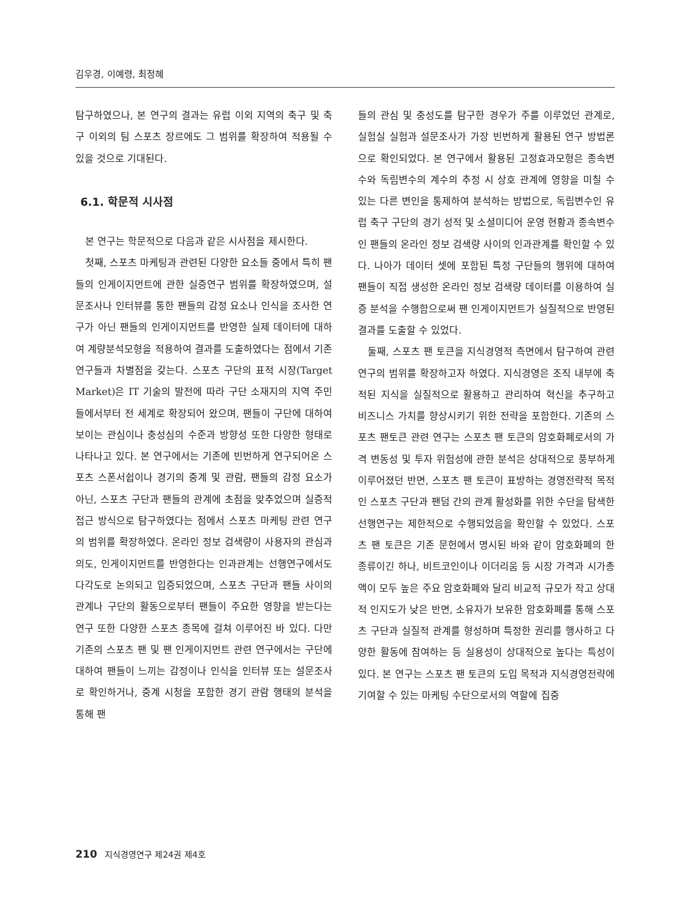김우경, 이예령, 최정혜
탐구하였으나, 본 연구의 결과는 유럽 이외 지역의 축구 및 축구 이외의 팀 스포츠 장르에도 그 범위를 확장하여 적용될 수 있을 것으로 기대된다.
6.1. 학문적 시사점
본 연구는 학문적으로 다음과 같은 시사점을 제시한다.
첫째, 스포츠 마케팅과 관련된 다양한 요소들 중에서 특히 팬들의 인게이지먼트에 관한 실증연구 범위를 확장하였으며, 설문조사나 인터뷰를 통한 팬들의 감정 요소나 인식을 조사한 연구가 아닌 팬들의 인게이지먼트를 반영한 실제 데이터에 대하여 계량분석모형을 적용하여 결과를 도출하였다는 점에서 기존 연구들과 차별점을 갖는다. 스포츠 구단의 표적 시장(Target Market)은 IT 기술의 발전에 따라 구단 소재지의 지역 주민들에서부터 전 세계로 확장되어 왔으며, 팬들이 구단에 대하여 보이는 관심이나 충성심의 수준과 방향성 또한 다양한 형태로 나타나고 있다. 본 연구에서는 기존에 빈번하게 연구되어온 스포츠 스폰서쉽이나 경기의 중계 및 관람, 팬들의 감정 요소가 아닌, 스포츠 구단과 팬들의 관계에 초점을 맞추었으며 실증적 접근 방식으로 탐구하였다는 점에서 스포츠 마케팅 관련 연구의 범위를 확장하였다. 온라인 정보 검색량이 사용자의 관심과 의도, 인게이지먼트를 반영한다는 인과관계는 선행연구에서도 다각도로 논의되고 입증되었으며, 스포츠 구단과 팬들 사이의 관계나 구단의 활동으로부터 팬들이 주요한 영향을 받는다는 연구 또한 다양한 스포츠 종목에 걸쳐 이루어진 바 있다. 다만 기존의 스포츠 팬 및 팬 인게이지먼트 관련 연구에서는 구단에 대하여 팬들이 느끼는 감정이나 인식을 인터뷰 또는 설문조사로 확인하거나, 중계 시청을 포함한 경기 관람 행태의 분석을 통해 팬
들의 관심 및 충성도를 탐구한 경우가 주를 이루었던 관계로, 실험실 실험과 설문조사가 가장 빈번하게 활용된 연구 방법론으로 확인되었다. 본 연구에서 활용된 고정효과모형은 종속변수와 독립변수의 계수의 추정 시 상호 관계에 영향을 미칠 수 있는 다른 변인을 통제하여 분석하는 방법으로, 독립변수인 유럽 축구 구단의 경기 성적 및 소셜미디어 운영 현황과 종속변수인 팬들의 온라인 정보 검색량 사이의 인과관계를 확인할 수 있다. 나아가 데이터 셋에 포함된 특정 구단들의 행위에 대하여 팬들이 직접 생성한 온라인 정보 검색량 데이터를 이용하여 실증 분석을 수행함으로써 팬 인게이지먼트가 실질적으로 반영된 결과를 도출할 수 있었다.
둘째, 스포츠 팬 토큰을 지식경영적 측면에서 탐구하여 관련 연구의 범위를 확장하고자 하였다. 지식경영은 조직 내부에 축적된 지식을 실질적으로 활용하고 관리하여 혁신을 추구하고 비즈니스 가치를 향상시키기 위한 전략을 포함한다. 기존의 스포츠 팬토큰 관련 연구는 스포츠 팬 토큰의 암호화폐로서의 가격 변동성 및 투자 위험성에 관한 분석은 상대적으로 풍부하게 이루어졌던 반면, 스포츠 팬 토큰이 표방하는 경영전략적 목적인 스포츠 구단과 팬덤 간의 관계 활성화를 위한 수단을 탐색한 선행연구는 제한적으로 수행되었음을 확인할 수 있었다. 스포츠 팬 토큰은 기존 문헌에서 명시된 바와 같이 암호화폐의 한 종류이긴 하나, 비트코인이나 이더리움 등 시장 가격과 시가총액이 모두 높은 주요 암호화폐와 달리 비교적 규모가 작고 상대적 인지도가 낮은 반면, 소유자가 보유한 암호화폐를 통해 스포츠 구단과 실질적 관계를 형성하며 특정한 권리를 행사하고 다양한 활동에 참여하는 등 실용성이 상대적으로 높다는 특성이 있다. 본 연구는 스포츠 팬 토큰의 도입 목적과 지식경영전략에 기여할 수 있는 마케팅 수단으로서의 역할에 집중
210 지식경영연구 제24권 제4호